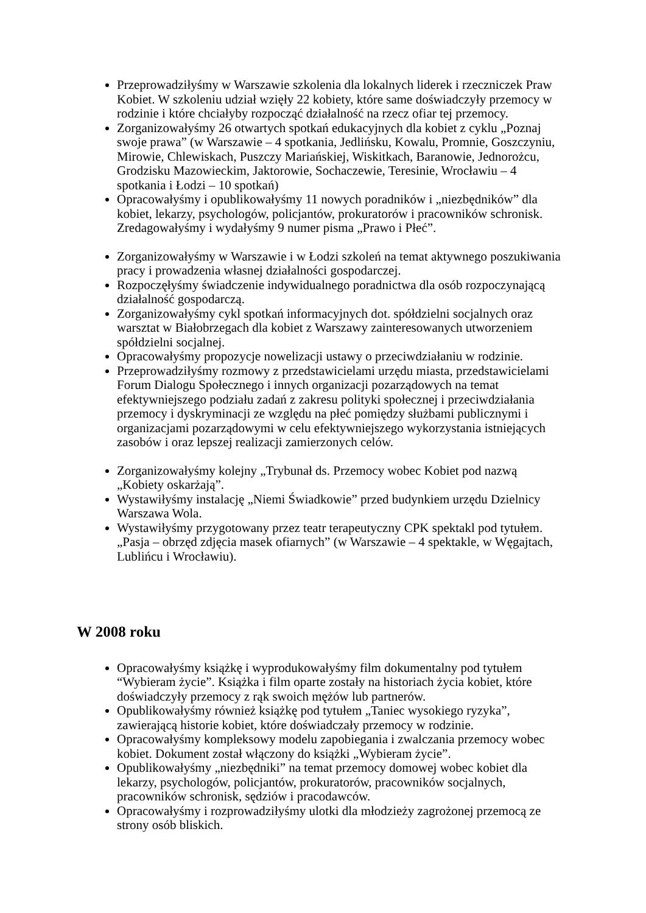Przeprowadziłyśmy w Warszawie szkolenia dla lokalnych liderek i rzeczniczek Praw Kobiet. W szkoleniu udział wzięły 22 kobiety, które same doświadczyły przemocy w rodzinie i które chciałyby rozpocząć działalność na rzecz ofiar tej przemocy.
Zorganizowałyśmy 26 otwartych spotkań edukacyjnych dla kobiet z cyklu „Poznaj swoje prawa” (w Warszawie – 4 spotkania, Jedlińsku, Kowalu, Promnie, Goszczyniu, Mirowie, Chlewiskach, Puszczy Mariańskiej, Wiskitkach, Baranowie, Jednorożcu, Grodzisku Mazowieckim, Jaktorowie, Sochaczewie, Teresinie, Wrocławiu – 4 spotkania i Łodzi – 10 spotkań)
Opracowałyśmy i opublikowałyśmy 11 nowych poradników i „niezbędników” dla kobiet, lekarzy, psychologów, policjantów, prokuratorów i pracowników schronisk. Zredagowałyśmy i wydałyśmy 9 numer pisma „Prawo i Płeć”.
Zorganizowałyśmy w Warszawie i w Łodzi szkoleń na temat aktywnego poszukiwania pracy i prowadzenia własnej działalności gospodarczej.
Rozpoczęłyśmy świadczenie indywidualnego poradnictwa dla osób rozpoczynającą działalność gospodarczą.
Zorganizowałyśmy cykl spotkań informacyjnych dot. spółdzielni socjalnych oraz warsztat w Białobrzegach dla kobiet z Warszawy zainteresowanych utworzeniem spółdzielni socjalnej.
Opracowałyśmy propozycje nowelizacji ustawy o przeciwdziałaniu w rodzinie.
Przeprowadziłyśmy rozmowy z przedstawicielami urzędu miasta, przedstawicielami Forum Dialogu Społecznego i innych organizacji pozarządowych na temat efektywniejszego podziału zadań z zakresu polityki społecznej i przeciwdziałania przemocy i dyskryminacji ze względu na płeć pomiędzy służbami publicznymi i organizacjami pozarządowymi w celu efektywniejszego wykorzystania istniejących zasobów i oraz lepszej realizacji zamierzonych celów.
Zorganizowałyśmy kolejny „Trybunał ds. Przemocy wobec Kobiet pod nazwą „Kobiety oskarżają”.
Wystawiłyśmy instalację „Niemi Świadkowie” przed budynkiem urzędu Dzielnicy Warszawa Wola.
Wystawiłyśmy przygotowany przez teatr terapeutyczny CPK spektakl pod tytułem. „Pasja – obrzęd zdjęcia masek ofiarnych” (w Warszawie – 4 spektakle, w Węgajtach, Lublińcu i Wrocławiu).
W 2008 roku
Opracowałyśmy książkę i wyprodukowałyśmy film dokumentalny pod tytułem “Wybieram życie”. Książka i film oparte zostały na historiach życia kobiet, które doświadczyły przemocy z rąk swoich mężów lub partnerów.
Opublikowałyśmy również książkę pod tytułem „Taniec wysokiego ryzyka”, zawierającą historie kobiet, które doświadczały przemocy w rodzinie.
Opracowałyśmy kompleksowy modelu zapobiegania i zwalczania przemocy wobec kobiet. Dokument został włączony do książki „Wybieram życie”.
Opublikowałyśmy „niezbędniki” na temat przemocy domowej wobec kobiet dla lekarzy, psychologów, policjantów, prokuratorów, pracowników socjalnych, pracowników schronisk, sędziów i pracodawców.
Opracowałyśmy i rozprowadziłyśmy ulotki dla młodzieży zagrożonej przemocą ze strony osób bliskich.